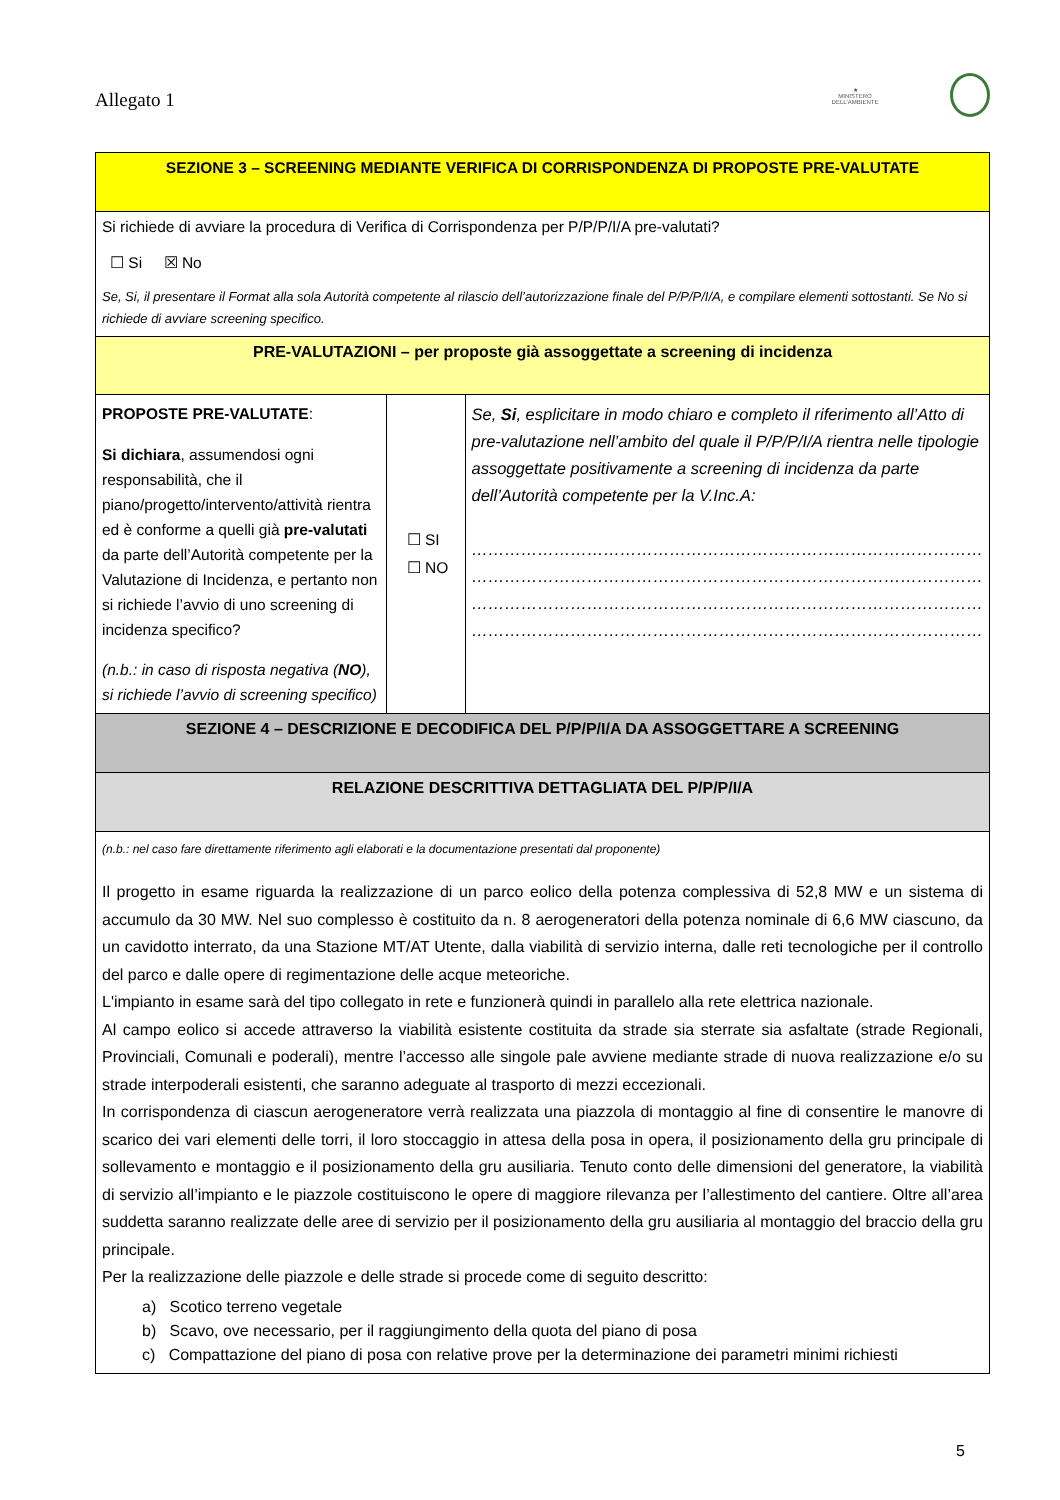Allegato 1
★
MINISTERO DELL'AMBIENTE
| SEZIONE 3 – SCREENING MEDIANTE VERIFICA DI CORRISPONDENZA DI PROPOSTE PRE-VALUTATE | | |
| Si richiede di avviare la procedura di Verifica di Corrispondenza per P/P/P/I/A pre-valutati? ☐ Si ☒ No Se, Si, il presentare il Format alla sola Autorità competente al rilascio dell’autorizzazione finale del P/P/P/I/A, e compilare elementi sottostanti. Se No si richiede di avviare screening specifico. | | |
| PRE-VALUTAZIONI – per proposte già assoggettate a screening di incidenza | | |
| PROPOSTE PRE-VALUTATE : Si dichiara , assumendosi ogni responsabilità, che il piano/progetto/intervento/attività rientra ed è conforme a quelli già pre-valutati da parte dell’Autorità competente per la Valutazione di Incidenza, e pertanto non si richiede l’avvio di uno screening di incidenza specifico? (n.b.: in caso di risposta negativa ( NO ), si richiede l’avvio di screening specifico) | ☐ SI ☐ NO | Se, Si , esplicitare in modo chiaro e completo il riferimento all’Atto di pre-valutazione nell’ambito del quale il P/P/P/I/A rientra nelle tipologie assoggettate positivamente a screening di incidenza da parte dell’Autorità competente per la V.Inc.A: ………………………………………………………………………………… ………………………………………………………………………………… ………………………………………………………………………………… ………………………………………………………………………………… |
| SEZIONE 4 – DESCRIZIONE E DECODIFICA DEL P/P/P/I/A DA ASSOGGETTARE A SCREENING | | |
| RELAZIONE DESCRITTIVA DETTAGLIATA DEL P/P/P/I/A | | |
| (n.b.: nel caso fare direttamente riferimento agli elaborati e la documentazione presentati dal proponente) Il progetto in esame riguarda la realizzazione di un parco eolico della potenza complessiva di 52,8 MW e un sistema di accumulo da 30 MW. Nel suo complesso è costituito da n. 8 aerogeneratori della potenza nominale di 6,6 MW ciascuno, da un cavidotto interrato, da una Stazione MT/AT Utente, dalla viabilità di servizio interna, dalle reti tecnologiche per il controllo del parco e dalle opere di regimentazione delle acque meteoriche. L'impianto in esame sarà del tipo collegato in rete e funzionerà quindi in parallelo alla rete elettrica nazionale. Al campo eolico si accede attraverso la viabilità esistente costituita da strade sia sterrate sia asfaltate (strade Regionali, Provinciali, Comunali e poderali), mentre l’accesso alle singole pale avviene mediante strade di nuova realizzazione e/o su strade interpoderali esistenti, che saranno adeguate al trasporto di mezzi eccezionali. In corrispondenza di ciascun aerogeneratore verrà realizzata una piazzola di montaggio al fine di consentire le manovre di scarico dei vari elementi delle torri, il loro stoccaggio in attesa della posa in opera, il posizionamento della gru principale di sollevamento e montaggio e il posizionamento della gru ausiliaria. Tenuto conto delle dimensioni del generatore, la viabilità di servizio all’impianto e le piazzole costituiscono le opere di maggiore rilevanza per l’allestimento del cantiere. Oltre all’area suddetta saranno realizzate delle aree di servizio per il posizionamento della gru ausiliaria al montaggio del braccio della gru principale. Per la realizzazione delle piazzole e delle strade si procede come di seguito descritto: a) Scotico terreno vegetale b) Scavo, ove necessario, per il raggiungimento della quota del piano di posa c) Compattazione del piano di posa con relative prove per la determinazione dei parametri minimi richiesti | | |
5